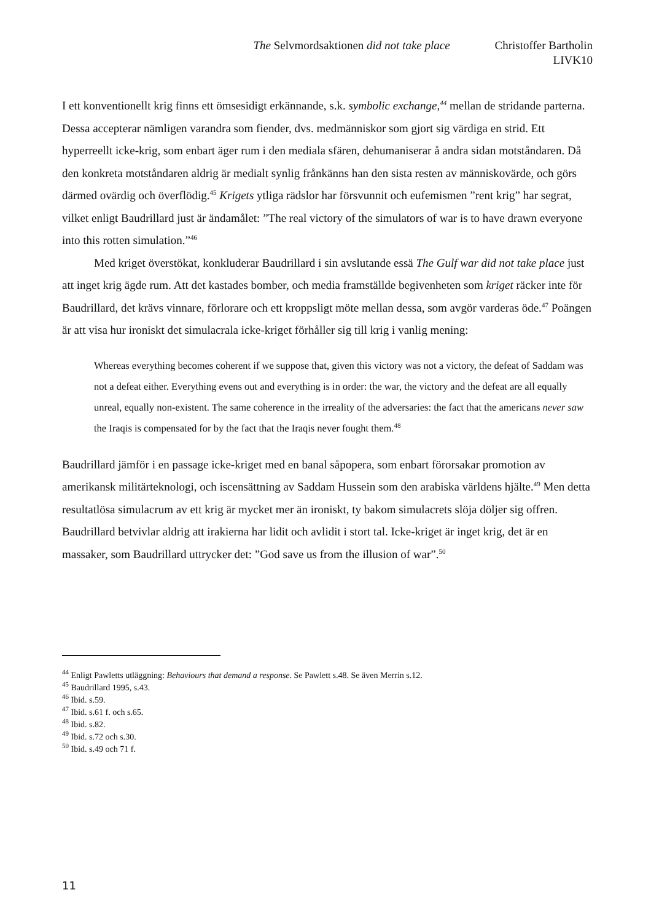The Selvmordsaktionen did not take place Christoffer Bartholin
LIVK10
I ett konventionellt krig finns ett ömsesidigt erkännande, s.k. symbolic exchange,<sup>44</sup> mellan de stridande parterna. Dessa accepterar nämligen varandra som fiender, dvs. medmänniskor som gjort sig värdiga en strid. Ett hyperreellt icke-krig, som enbart äger rum i den mediala sfären, dehumaniserar å andra sidan motståndaren. Då den konkreta motståndaren aldrig är medialt synlig frånkänns han den sista resten av människovärde, och görs därmed ovärdig och överflödig.<sup>45</sup> Krigets ytliga rädslor har försvunnit och eufemismen ”rent krig” har segrat, vilket enligt Baudrillard just är ändamålet: ”The real victory of the simulators of war is to have drawn everyone into this rotten simulation.”<sup>46</sup>
Med kriget överstökat, konkluderar Baudrillard i sin avslutande essä The Gulf war did not take place just att inget krig ägde rum. Att det kastades bomber, och media framställde begivenheten som kriget räcker inte för Baudrillard, det krävs vinnare, förlorare och ett kroppsligt möte mellan dessa, som avgör varderas öde.<sup>47</sup> Poängen är att visa hur ironiskt det simulacrala icke-kriget förhåller sig till krig i vanlig mening:
Whereas everything becomes coherent if we suppose that, given this victory was not a victory, the defeat of Saddam was not a defeat either. Everything evens out and everything is in order: the war, the victory and the defeat are all equally unreal, equally non-existent. The same coherence in the irreality of the adversaries: the fact that the americans never saw the Iraqis is compensated for by the fact that the Iraqis never fought them.<sup>48</sup>
Baudrillard jämför i en passage icke-kriget med en banal såpopera, som enbart förorsakar promotion av amerikansk militärteknologi, och iscensättning av Saddam Hussein som den arabiska världens hjälte.<sup>49</sup> Men detta resultatlösa simulacrum av ett krig är mycket mer än ironiskt, ty bakom simulacrets slöja döljer sig offren. Baudrillard betvivlar aldrig att irakierna har lidit och avlidit i stort tal. Icke-kriget är inget krig, det är en massaker, som Baudrillard uttrycker det: ”God save us from the illusion of war”.<sup>50</sup>
<sup>44</sup> Enligt Pawletts utläggning: Behaviours that demand a response. Se Pawlett s.48. Se även Merrin s.12.
<sup>45</sup> Baudrillard 1995, s.43.
<sup>46</sup> Ibid. s.59.
<sup>47</sup> Ibid. s.61 f. och s.65.
<sup>48</sup> Ibid. s.82.
<sup>49</sup> Ibid. s.72 och s.30.
<sup>50</sup> Ibid. s.49 och 71 f.
11